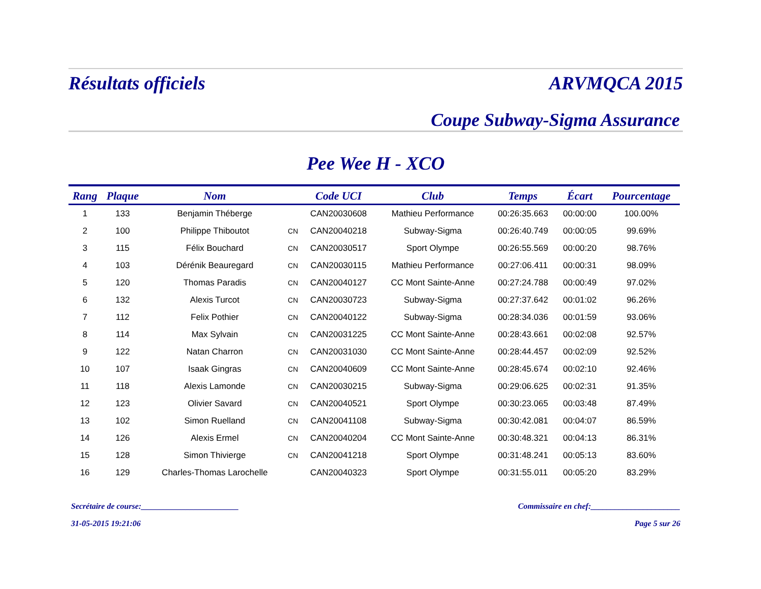Résultats officiels ARVMQCA 2015
Coupe Subway-Sigma Assurance
Pee Wee H - XCO
| Rang | Plaque | Nom | | Code UCI | Club | Temps | Écart | Pourcentage |
| --- | --- | --- | --- | --- | --- | --- | --- | --- |
| 1 | 133 | Benjamin Théberge | | CAN20030608 | Mathieu Performance | 00:26:35.663 | 00:00:00 | 100.00% |
| 2 | 100 | Philippe Thiboutot | CN | CAN20040218 | Subway-Sigma | 00:26:40.749 | 00:00:05 | 99.69% |
| 3 | 115 | Félix Bouchard | CN | CAN20030517 | Sport Olympe | 00:26:55.569 | 00:00:20 | 98.76% |
| 4 | 103 | Dérénik Beauregard | CN | CAN20030115 | Mathieu Performance | 00:27:06.411 | 00:00:31 | 98.09% |
| 5 | 120 | Thomas Paradis | CN | CAN20040127 | CC Mont Sainte-Anne | 00:27:24.788 | 00:00:49 | 97.02% |
| 6 | 132 | Alexis Turcot | CN | CAN20030723 | Subway-Sigma | 00:27:37.642 | 00:01:02 | 96.26% |
| 7 | 112 | Felix Pothier | CN | CAN20040122 | Subway-Sigma | 00:28:34.036 | 00:01:59 | 93.06% |
| 8 | 114 | Max Sylvain | CN | CAN20031225 | CC Mont Sainte-Anne | 00:28:43.661 | 00:02:08 | 92.57% |
| 9 | 122 | Natan Charron | CN | CAN20031030 | CC Mont Sainte-Anne | 00:28:44.457 | 00:02:09 | 92.52% |
| 10 | 107 | Isaak Gingras | CN | CAN20040609 | CC Mont Sainte-Anne | 00:28:45.674 | 00:02:10 | 92.46% |
| 11 | 118 | Alexis Lamonde | CN | CAN20030215 | Subway-Sigma | 00:29:06.625 | 00:02:31 | 91.35% |
| 12 | 123 | Olivier Savard | CN | CAN20040521 | Sport Olympe | 00:30:23.065 | 00:03:48 | 87.49% |
| 13 | 102 | Simon Ruelland | CN | CAN20041108 | Subway-Sigma | 00:30:42.081 | 00:04:07 | 86.59% |
| 14 | 126 | Alexis Ermel | CN | CAN20040204 | CC Mont Sainte-Anne | 00:30:48.321 | 00:04:13 | 86.31% |
| 15 | 128 | Simon Thivierge | CN | CAN20041218 | Sport Olympe | 00:31:48.241 | 00:05:13 | 83.60% |
| 16 | 129 | Charles-Thomas Larochelle | | CAN20040323 | Sport Olympe | 00:31:55.011 | 00:05:20 | 83.29% |
Secrétaire de course:________________________ Commissaire en chef:______________________
31-05-2015 19:21:06 Page 5 sur 26